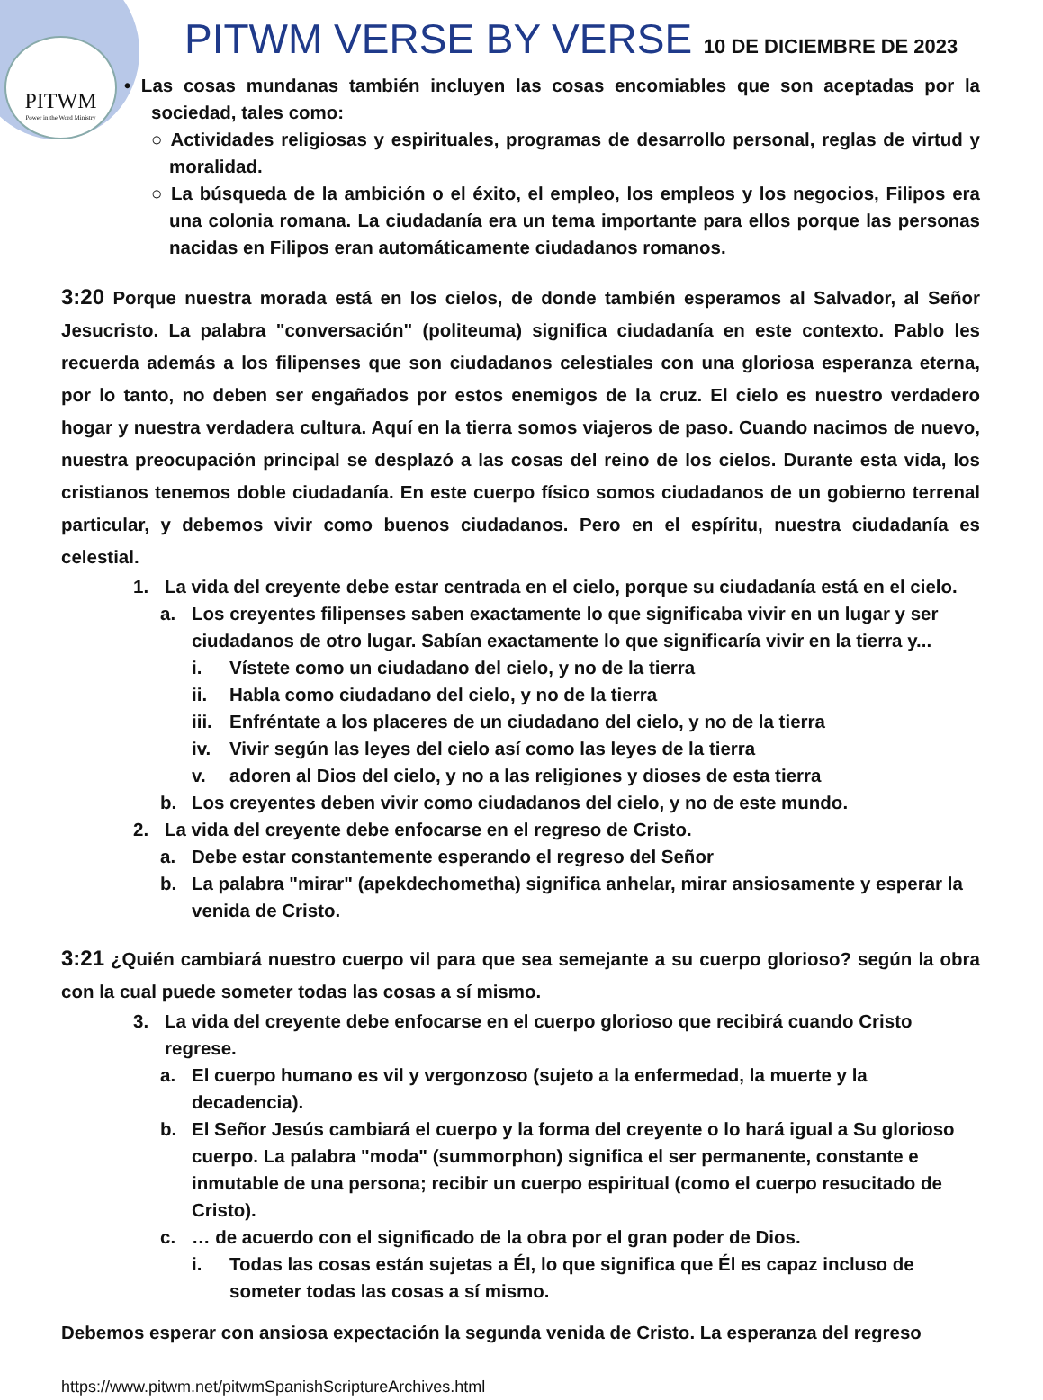PITWM
Power in the Word Ministry
PITWM VERSE BY VERSE 10 DE DICIEMBRE DE 2023
• Las cosas mundanas también incluyen las cosas encomiables que son aceptadas por la sociedad, tales como:
○ Actividades religiosas y espirituales, programas de desarrollo personal, reglas de virtud y moralidad.
○ La búsqueda de la ambición o el éxito, el empleo, los empleos y los negocios, Filipos era una colonia romana. La ciudadanía era un tema importante para ellos porque las personas nacidas en Filipos eran automáticamente ciudadanos romanos.
3:20 Porque nuestra morada está en los cielos, de donde también esperamos al Salvador, al Señor Jesucristo. La palabra "conversación" (politeuma) significa ciudadanía en este contexto. Pablo les recuerda además a los filipenses que son ciudadanos celestiales con una gloriosa esperanza eterna, por lo tanto, no deben ser engañados por estos enemigos de la cruz. El cielo es nuestro verdadero hogar y nuestra verdadera cultura. Aquí en la tierra somos viajeros de paso. Cuando nacimos de nuevo, nuestra preocupación principal se desplazó a las cosas del reino de los cielos. Durante esta vida, los cristianos tenemos doble ciudadanía. En este cuerpo físico somos ciudadanos de un gobierno terrenal particular, y debemos vivir como buenos ciudadanos. Pero en el espíritu, nuestra ciudadanía es celestial.
1. La vida del creyente debe estar centrada en el cielo, porque su ciudadanía está en el cielo.
a. Los creyentes filipenses saben exactamente lo que significaba vivir en un lugar y ser ciudadanos de otro lugar. Sabían exactamente lo que significaría vivir en la tierra y...
i. Vístete como un ciudadano del cielo, y no de la tierra
ii. Habla como ciudadano del cielo, y no de la tierra
iii. Enfréntate a los placeres de un ciudadano del cielo, y no de la tierra
iv. Vivir según las leyes del cielo así como las leyes de la tierra
v. adoren al Dios del cielo, y no a las religiones y dioses de esta tierra
b. Los creyentes deben vivir como ciudadanos del cielo, y no de este mundo.
2. La vida del creyente debe enfocarse en el regreso de Cristo.
a. Debe estar constantemente esperando el regreso del Señor
b. La palabra "mirar" (apekdechometha) significa anhelar, mirar ansiosamente y esperar la venida de Cristo.
3:21 ¿Quién cambiará nuestro cuerpo vil para que sea semejante a su cuerpo glorioso? según la obra con la cual puede someter todas las cosas a sí mismo.
3. La vida del creyente debe enfocarse en el cuerpo glorioso que recibirá cuando Cristo regrese.
a. El cuerpo humano es vil y vergonzoso (sujeto a la enfermedad, la muerte y la decadencia).
b. El Señor Jesús cambiará el cuerpo y la forma del creyente o lo hará igual a Su glorioso cuerpo. La palabra "moda" (summorphon) significa el ser permanente, constante e inmutable de una persona; recibir un cuerpo espiritual (como el cuerpo resucitado de Cristo).
c. … de acuerdo con el significado de la obra por el gran poder de Dios.
i. Todas las cosas están sujetas a Él, lo que significa que Él es capaz incluso de someter todas las cosas a sí mismo.
Debemos esperar con ansiosa expectación la segunda venida de Cristo. La esperanza del regreso
https://www.pitwm.net/pitwmSpanishScriptureArchives.html